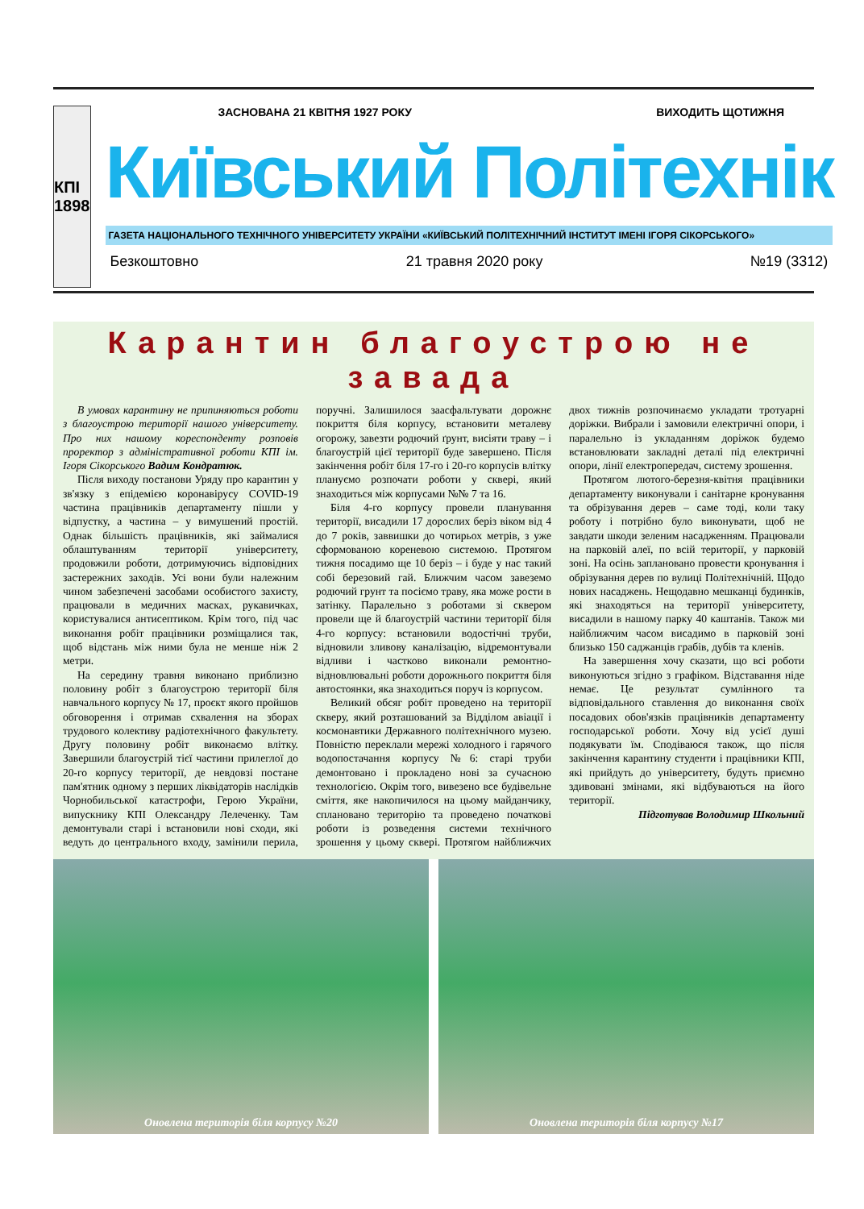КПІ
1898
ЗАСНОВАНА 21 КВІТНЯ 1927 РОКУ ВИХОДИТЬ ЩОТИЖНЯ
Київський Політехнік
ГАЗЕТА НАЦІОНАЛЬНОГО ТЕХНІЧНОГО УНІВЕРСИТЕТУ УКРАЇНИ «КИЇВСЬКИЙ ПОЛІТЕХНІЧНИЙ ІНСТИТУТ ІМЕНІ ІГОРЯ СІКОРСЬКОГО»
Безкоштовно 21 травня 2020 року №19 (3312)
Карантин благоустрою не завада
В умовах карантину не припиняються роботи з благоустрою території нашого університету. Про них нашому кореспонденту розповів проректор з адміністративної роботи КПІ ім. Ігоря Сікорського Вадим Кондратюк.
Після виходу постанови Уряду про карантин у зв'язку з епідемією коронавірусу COVID-19 частина працівників департаменту пішли у відпустку, а частина – у вимушений простій. Однак більшість працівників, які займалися облаштуванням території університету, продовжили роботи, дотримуючись відповідних застережних заходів. Усі вони були належним чином забезпечені засобами особистого захисту, працювали в медичних масках, рукавичках, користувалися антисептиком. Крім того, під час виконання робіт працівники розміщалися так, щоб відстань між ними була не менше ніж 2 метри.
На середину травня виконано приблизно половину робіт з благоустрою території біля навчального корпусу № 17, проєкт якого пройшов обговорення і отримав схвалення на зборах трудового колективу радіотехнічного факультету. Другу половину робіт виконаємо влітку. Завершили благоустрій тієї частини прилеглої до 20-го корпусу території, де невдовзі постане пам'ятник одному з перших ліквідаторів наслідків Чорнобильської катастрофи, Герою України, випускнику КПІ Олександру Лелеченку. Там демонтували старі і встановили нові сходи, які ведуть до центрального входу, замінили перила, поручні. Залишилося заасфальтувати дорожнє покриття біля корпусу, встановити металеву огорожу, завезти родючий ґрунт, висіяти траву – і благоустрій цієї території буде завершено. Після закінчення робіт біля 17-го і 20-го корпусів влітку плануємо розпочати роботи у сквері, який знаходиться між корпусами №№ 7 та 16.
Біля 4-го корпусу провели планування території, висадили 17 дорослих беріз віком від 4 до 7 років, заввишки до чотирьох метрів, з уже сформованою кореневою системою. Протягом тижня посадимо ще 10 беріз – і буде у нас такий собі березовий гай. Ближчим часом завеземо родючий грунт та посіємо траву, яка може рости в затінку. Паралельно з роботами зі сквером провели ще й благоустрій частини території біля 4-го корпусу: встановили водостічні труби, відновили зливову каналізацію, відремонтували відливи і частково виконали ремонтно-відновлювальні роботи дорожнього покриття біля автостоянки, яка знаходиться поруч із корпусом.
Великий обсяг робіт проведено на території скверу, який розташований за Відділом авіації і космонавтики Державного політехнічного музею. Повністю переклали мережі холодного і гарячого водопостачання корпусу №6: старі труби демонтовано і прокладено нові за сучасною технологією. Окрім того, вивезено все будівельне сміття, яке накопичилося на цьому майданчику, сплановано територію та проведено початкові роботи із розведення системи технічного зрошення у цьому сквері. Протягом найближчих двох тижнів розпочинаємо укладати тротуарні доріжки. Вибрали і замовили електричні опори, і паралельно із укладанням доріжок будемо встановлювати закладні деталі під електричні опори, лінії електропередач, систему зрошення.
Протягом лютого-березня-квітня працівники департаменту виконували і санітарне кронування та обрізування дерев – саме тоді, коли таку роботу і потрібно було виконувати, щоб не завдати шкоди зеленим насадженням. Працювали на парковій алеї, по всій території, у парковій зоні. На осінь заплановано провести кронування і обрізування дерев по вулиці Політехнічній. Щодо нових насаджень. Нещодавно мешканці будинків, які знаходяться на території університету, висадили в нашому парку 40 каштанів. Також ми найближчим часом висадимо в парковій зоні близько 150 саджанців грабів, дубів та кленів.
На завершення хочу сказати, що всі роботи виконуються згідно з графіком. Відставання ніде немає. Це результат сумлінного та відповідального ставлення до виконання своїх посадових обов'язків працівників департаменту господарської роботи. Хочу від усієї душі подякувати їм. Сподіваюся також, що після закінчення карантину студенти і працівники КПІ, які прийдуть до університету, будуть приємно здивовані змінами, які відбуваються на його території.
Підготував Володимир Школьний
Оновлена територія біля корпусу №20
Оновлена територія біля корпусу №17